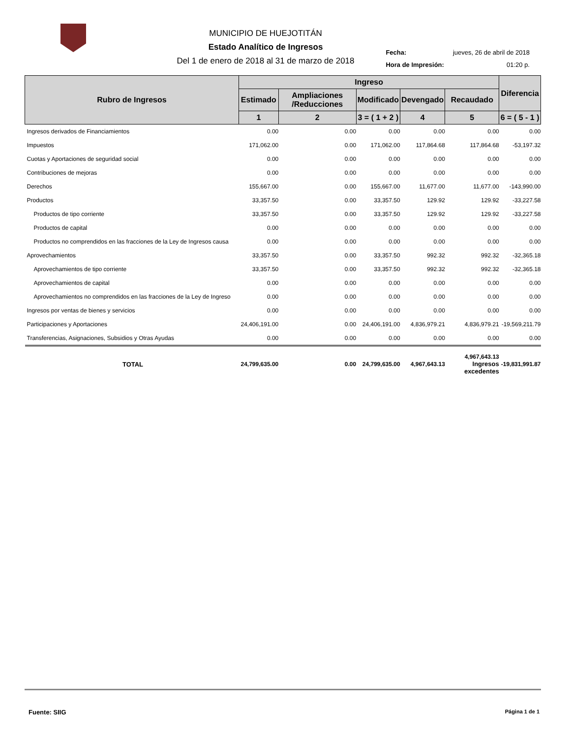MUNICIPIO DE HUEJOTITÁN
Estado Analítico de Ingresos
Del 1 de enero de 2018 al 31 de marzo de 2018
| Fecha: | jueves, 26 de abril de 2018 |
| Hora de Impresión: | 01:20 p. |
| Rubro de Ingresos | Ingreso | | | | | Diferencia |
| --- | --- | --- | --- | --- | --- | --- |
| | Estimado | Ampliaciones /Reducciones | Modificado | Devengado | Recaudado | |
| | 1 | 2 | 3 = ( 1 + 2 ) | 4 | 5 | 6 = ( 5 - 1 ) |
| Ingresos derivados de Financiamientos | 0.00 | 0.00 | 0.00 | 0.00 | 0.00 | 0.00 |
| Impuestos | 171,062.00 | 0.00 | 171,062.00 | 117,864.68 | 117,864.68 | -53,197.32 |
| Cuotas y Aportaciones de seguridad social | 0.00 | 0.00 | 0.00 | 0.00 | 0.00 | 0.00 |
| Contribuciones de mejoras | 0.00 | 0.00 | 0.00 | 0.00 | 0.00 | 0.00 |
| Derechos | 155,667.00 | 0.00 | 155,667.00 | 11,677.00 | 11,677.00 | -143,990.00 |
| Productos | 33,357.50 | 0.00 | 33,357.50 | 129.92 | 129.92 | -33,227.58 |
| Productos de tipo corriente | 33,357.50 | 0.00 | 33,357.50 | 129.92 | 129.92 | -33,227.58 |
| Productos de capital | 0.00 | 0.00 | 0.00 | 0.00 | 0.00 | 0.00 |
| Productos no comprendidos en las fracciones de la Ley de Ingresos causa | 0.00 | 0.00 | 0.00 | 0.00 | 0.00 | 0.00 |
| Aprovechamientos | 33,357.50 | 0.00 | 33,357.50 | 992.32 | 992.32 | -32,365.18 |
| Aprovechamientos de tipo corriente | 33,357.50 | 0.00 | 33,357.50 | 992.32 | 992.32 | -32,365.18 |
| Aprovechamientos de capital | 0.00 | 0.00 | 0.00 | 0.00 | 0.00 | 0.00 |
| Aprovechamientos no comprendidos en las fracciones de la Ley de Ingreso | 0.00 | 0.00 | 0.00 | 0.00 | 0.00 | 0.00 |
| Ingresos por ventas de bienes y servicios | 0.00 | 0.00 | 0.00 | 0.00 | 0.00 | 0.00 |
| Participaciones y Aportaciones | 24,406,191.00 | 0.00 | 24,406,191.00 | 4,836,979.21 | 4,836,979.21 | -19,569,211.79 |
| Transferencias, Asignaciones, Subsidios y Otras Ayudas | 0.00 | 0.00 | 0.00 | 0.00 | 0.00 | 0.00 |
| TOTAL | 24,799,635.00 | 0.00 | 24,799,635.00 | 4,967,643.13 | 4,967,643.13 Ingresos excedentes | -19,831,991.87 |
Fuente: SIIG Página 1 de 1